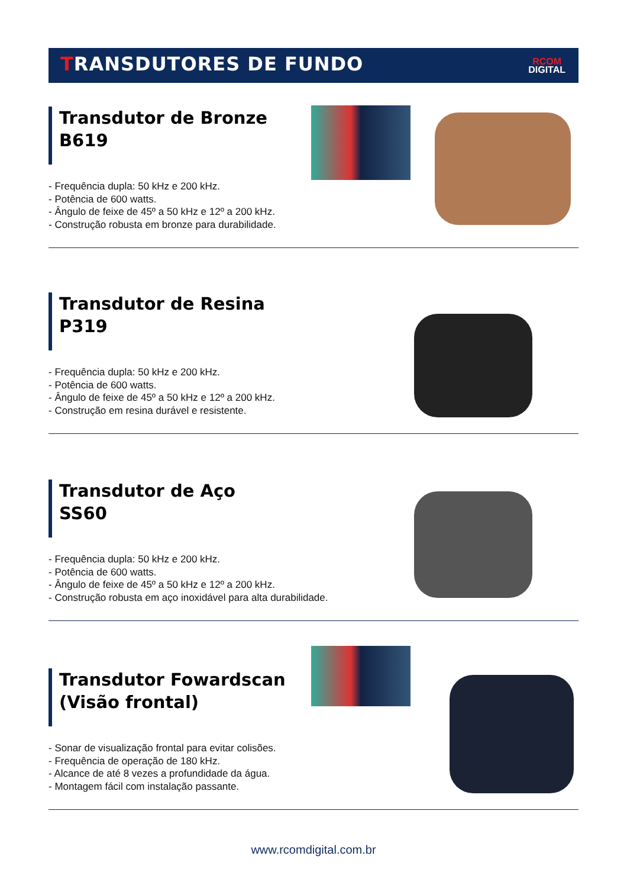TRANSDUTORES DE FUNDO
RCOM
DIGITAL
Transdutor de Bronze
B619
- Frequência dupla: 50 kHz e 200 kHz.
- Potência de 600 watts.
- Ângulo de feixe de 45º a 50 kHz e 12º a 200 kHz.
- Construção robusta em bronze para durabilidade.
Transdutor de Resina
P319
- Frequência dupla: 50 kHz e 200 kHz.
- Potência de 600 watts.
- Ângulo de feixe de 45º a 50 kHz e 12º a 200 kHz.
- Construção em resina durável e resistente.
Transdutor de Aço
SS60
- Frequência dupla: 50 kHz e 200 kHz.
- Potência de 600 watts.
- Ângulo de feixe de 45º a 50 kHz e 12º a 200 kHz.
- Construção robusta em aço inoxidável para alta durabilidade.
Transdutor Fowardscan
(Visão frontal)
- Sonar de visualização frontal para evitar colisões.
- Frequência de operação de 180 kHz.
- Alcance de até 8 vezes a profundidade da água.
- Montagem fácil com instalação passante.
www.rcomdigital.com.br